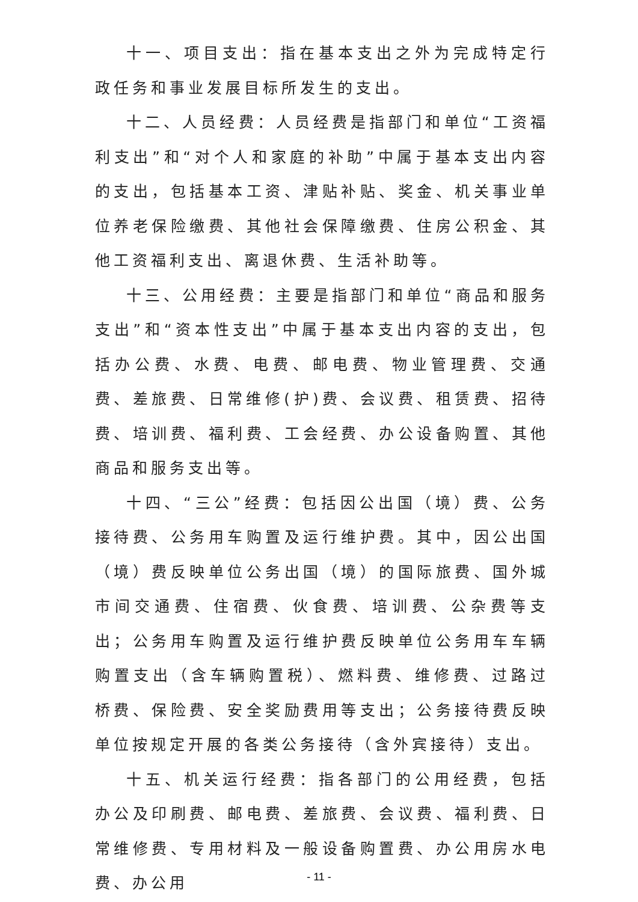十一、项目支出：指在基本支出之外为完成特定行政任务和事业发展目标所发生的支出。
十二、人员经费：人员经费是指部门和单位“工资福利支出”和“对个人和家庭的补助”中属于基本支出内容的支出，包括基本工资、津贴补贴、奖金、机关事业单位养老保险缴费、其他社会保障缴费、住房公积金、其他工资福利支出、离退休费、生活补助等。
十三、公用经费：主要是指部门和单位“商品和服务支出”和“资本性支出”中属于基本支出内容的支出，包括办公费、水费、电费、邮电费、物业管理费、交通费、差旅费、日常维修(护)费、会议费、租赁费、招待费、培训费、福利费、工会经费、办公设备购置、其他商品和服务支出等。
十四、“三公”经费：包括因公出国（境）费、公务接待费、公务用车购置及运行维护费。其中，因公出国（境）费反映单位公务出国（境）的国际旅费、国外城市间交通费、住宿费、伙食费、培训费、公杂费等支出；公务用车购置及运行维护费反映单位公务用车车辆购置支出（含车辆购置税）、燃料费、维修费、过路过桥费、保险费、安全奖励费用等支出；公务接待费反映单位按规定开展的各类公务接待（含外宾接待）支出。
十五、机关运行经费：指各部门的公用经费，包括办公及印刷费、邮电费、差旅费、会议费、福利费、日常维修费、专用材料及一般设备购置费、办公用房水电费、办公用
- 11 -